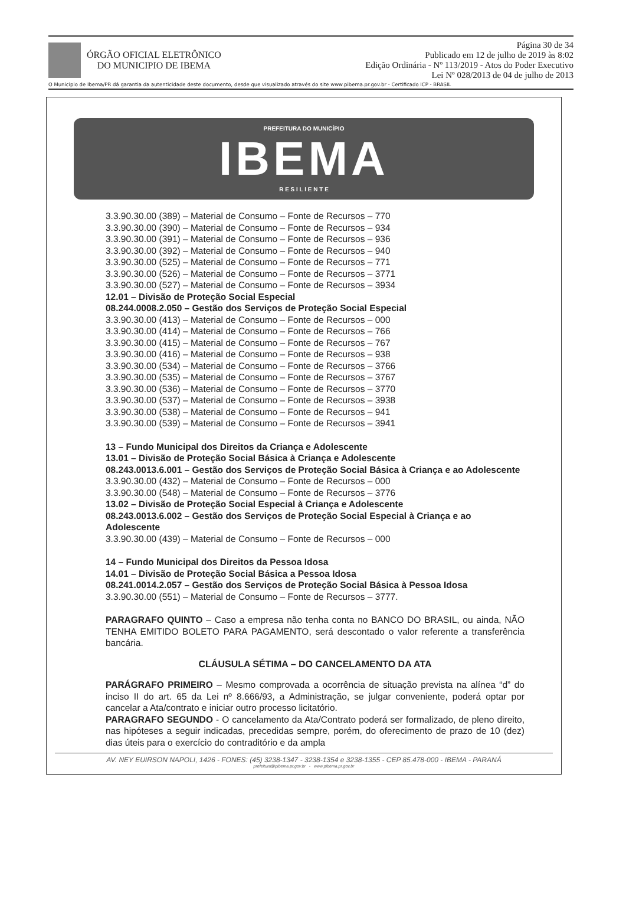ÓRGÃO OFICIAL ELETRÔNICO
DO MUNICIPIO DE IBEMA
Página 30 de 34
Publicado em 12 de julho de 2019 às 8:02
Edição Ordinária - Nº 113/2019 - Atos do Poder Executivo
Lei Nº 028/2013 de 04 de julho de 2013
O Município de Ibema/PR dá garantia da autenticidade deste documento, desde que visualizado através do site www.pibema.pr.gov.br - Certificado ICP - BRASIL
PREFEITURA DO MUNICÍPIO
IBEMA
R E S I L I E N T E
3.3.90.30.00 (389) – Material de Consumo – Fonte de Recursos – 770
3.3.90.30.00 (390) – Material de Consumo – Fonte de Recursos – 934
3.3.90.30.00 (391) – Material de Consumo – Fonte de Recursos – 936
3.3.90.30.00 (392) – Material de Consumo – Fonte de Recursos – 940
3.3.90.30.00 (525) – Material de Consumo – Fonte de Recursos – 771
3.3.90.30.00 (526) – Material de Consumo – Fonte de Recursos – 3771
3.3.90.30.00 (527) – Material de Consumo – Fonte de Recursos – 3934
12.01 – Divisão de Proteção Social Especial
08.244.0008.2.050 – Gestão dos Serviços de Proteção Social Especial
3.3.90.30.00 (413) – Material de Consumo – Fonte de Recursos – 000
3.3.90.30.00 (414) – Material de Consumo – Fonte de Recursos – 766
3.3.90.30.00 (415) – Material de Consumo – Fonte de Recursos – 767
3.3.90.30.00 (416) – Material de Consumo – Fonte de Recursos – 938
3.3.90.30.00 (534) – Material de Consumo – Fonte de Recursos – 3766
3.3.90.30.00 (535) – Material de Consumo – Fonte de Recursos – 3767
3.3.90.30.00 (536) – Material de Consumo – Fonte de Recursos – 3770
3.3.90.30.00 (537) – Material de Consumo – Fonte de Recursos – 3938
3.3.90.30.00 (538) – Material de Consumo – Fonte de Recursos – 941
3.3.90.30.00 (539) – Material de Consumo – Fonte de Recursos – 3941
13 – Fundo Municipal dos Direitos da Criança e Adolescente
13.01 – Divisão de Proteção Social Básica à Criança e Adolescente
08.243.0013.6.001 – Gestão dos Serviços de Proteção Social Básica à Criança e ao Adolescente
3.3.90.30.00 (432) – Material de Consumo – Fonte de Recursos – 000
3.3.90.30.00 (548) – Material de Consumo – Fonte de Recursos – 3776
13.02 – Divisão de Proteção Social Especial à Criança e Adolescente
08.243.0013.6.002 – Gestão dos Serviços de Proteção Social Especial à Criança e ao Adolescente
3.3.90.30.00 (439) – Material de Consumo – Fonte de Recursos – 000
14 – Fundo Municipal dos Direitos da Pessoa Idosa
14.01 – Divisão de Proteção Social Básica a Pessoa Idosa
08.241.0014.2.057 – Gestão dos Serviços de Proteção Social Básica à Pessoa Idosa
3.3.90.30.00 (551) – Material de Consumo – Fonte de Recursos – 3777.
PARAGRAFO QUINTO – Caso a empresa não tenha conta no BANCO DO BRASIL, ou ainda, NÃO TENHA EMITIDO BOLETO PARA PAGAMENTO, será descontado o valor referente a transferência bancária.
CLÁUSULA SÉTIMA – DO CANCELAMENTO DA ATA
PARÁGRAFO PRIMEIRO – Mesmo comprovada a ocorrência de situação prevista na alínea “d” do inciso II do art. 65 da Lei nº 8.666/93, a Administração, se julgar conveniente, poderá optar por cancelar a Ata/contrato e iniciar outro processo licitatório.
PARAGRAFO SEGUNDO - O cancelamento da Ata/Contrato poderá ser formalizado, de pleno direito, nas hipóteses a seguir indicadas, precedidas sempre, porém, do oferecimento de prazo de 10 (dez) dias úteis para o exercício do contraditório e da ampla
AV. NEY EUIRSON NAPOLI, 1426 - FONES: (45) 3238-1347 - 3238-1354 e 3238-1355 - CEP 85.478-000 - IBEMA - PARANÁ
prefeitura@pibema.pr.gov.br - www.pibema.pr.gov.br